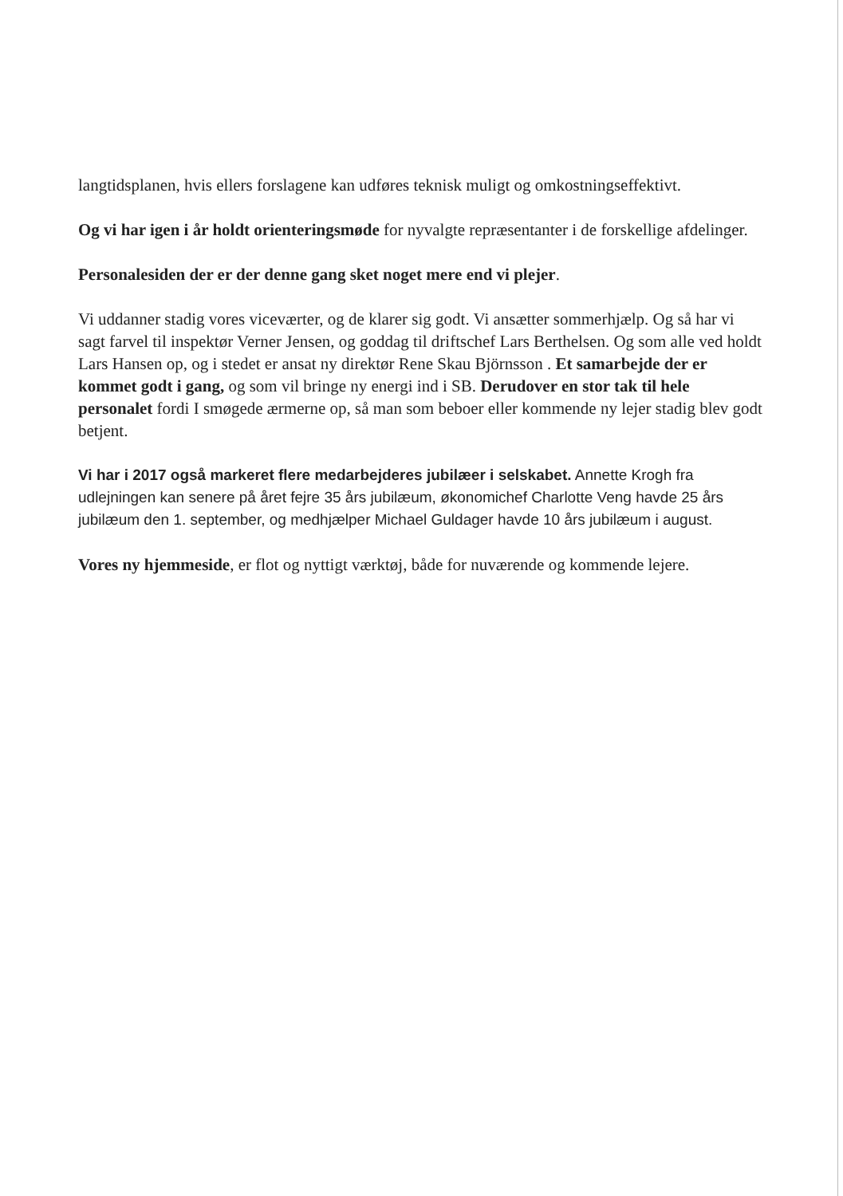langtidsplanen, hvis ellers forslagene kan udføres teknisk muligt og omkostningseffektivt.
Og vi har igen i år holdt orienteringsmøde for nyvalgte repræsentanter i de forskellige afdelinger.
Personalesiden der er der denne gang sket noget mere end vi plejer.
Vi uddanner stadig vores viceværter, og de klarer sig godt. Vi ansætter sommerhjælp. Og så har vi sagt farvel til inspektør Verner Jensen, og goddag til driftschef Lars Berthelsen. Og som alle ved holdt Lars Hansen op, og i stedet er ansat ny direktør Rene Skau Björnsson . Et samarbejde der er kommet godt i gang, og som vil bringe ny energi ind i SB. Derudover en stor tak til hele personalet fordi I smøgede ærmerne op, så man som beboer eller kommende ny lejer stadig blev godt betjent.
Vi har i 2017 også markeret flere medarbejderes jubilæer i selskabet. Annette Krogh fra udlejningen kan senere på året fejre 35 års jubilæum, økonomichef Charlotte Veng havde 25 års jubilæum den 1. september, og medhjælper Michael Guldager havde 10 års jubilæum i august.
Vores ny hjemmeside, er flot og nyttigt værktøj, både for nuværende og kommende lejere.